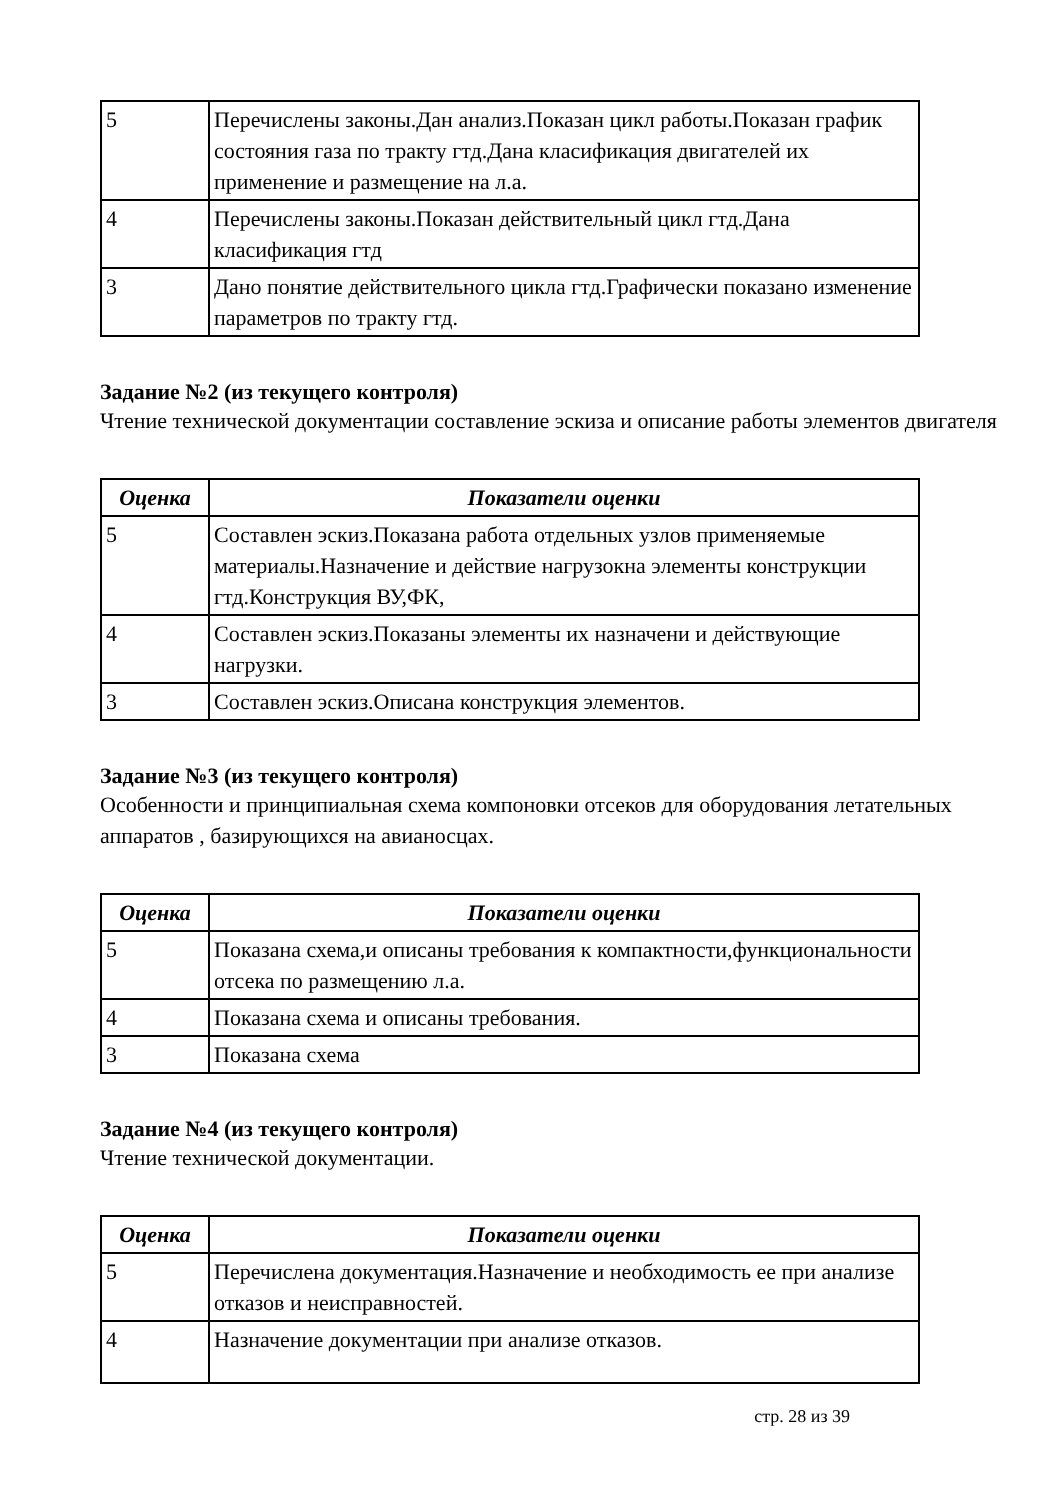| 5 | Перечислены законы.Дан анализ.Показан цикл работы.Показан график состояния газа по тракту гтд.Дана класификация двигателей их применение и размещение на л.а. |
| 4 | Перечислены законы.Показан действительный цикл гтд.Дана класификация гтд |
| 3 | Дано понятие действительного цикла гтд.Графически показано изменение параметров по тракту гтд. |
Задание №2 (из текущего контроля)
Чтение технической документации составление эскиза и описание работы элементов двигателя
| Оценка | Показатели оценки |
| --- | --- |
| 5 | Составлен эскиз.Показана работа отдельных узлов применяемые материалы.Назначение и действие нагрузокна элементы конструкции гтд.Конструкция ВУ,ФК, |
| 4 | Составлен эскиз.Показаны элементы их назначени и действующие нагрузки. |
| 3 | Составлен эскиз.Описана конструкция элементов. |
Задание №3 (из текущего контроля)
Особенности и принципиальная схема компоновки отсеков для оборудования летательных аппаратов , базирующихся на авианосцах.
| Оценка | Показатели оценки |
| --- | --- |
| 5 | Показана схема,и описаны требования к компактности,функциональности отсека по размещению л.а. |
| 4 | Показана схема и описаны требования. |
| 3 | Показана схема |
Задание №4 (из текущего контроля)
Чтение технической документации.
| Оценка | Показатели оценки |
| --- | --- |
| 5 | Перечислена документация.Назначение и необходимость ее при анализе отказов и неисправностей. |
| 4 | Назначение документации при анализе отказов. |
стр. 28 из 39